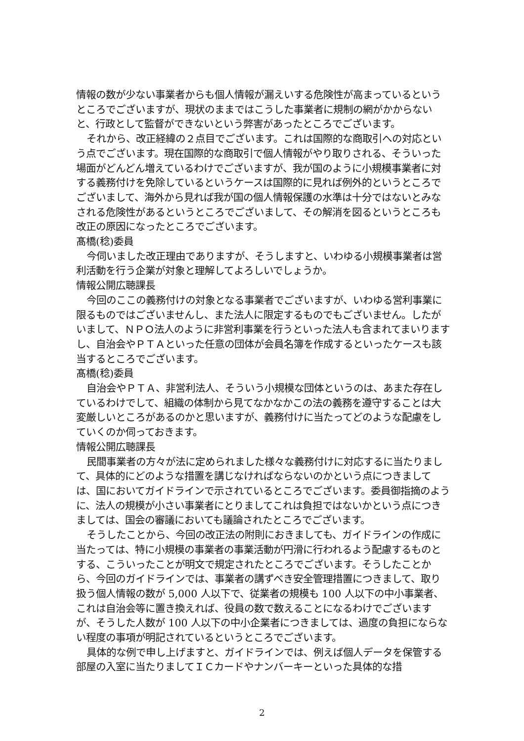情報の数が少ない事業者からも個人情報が漏えいする危険性が高まっているというところでございますが、現状のままではこうした事業者に規制の網がかからないと、行政として監督ができないという弊害があったところでございます。
それから、改正経緯の２点目でございます。これは国際的な商取引への対応という点でございます。現在国際的な商取引で個人情報がやり取りされる、そういった場面がどんどん増えているわけでございますが、我が国のように小規模事業者に対する義務付けを免除しているというケースは国際的に見れば例外的というところでございまして、海外から見れば我が国の個人情報保護の水準は十分ではないとみなされる危険性があるというところでございまして、その解消を図るというところも改正の原因になったところでございます。
髙橋(稔)委員
今伺いました改正理由でありますが、そうしますと、いわゆる小規模事業者は営利活動を行う企業が対象と理解してよろしいでしょうか。
情報公開広聴課長
今回のここの義務付けの対象となる事業者でございますが、いわゆる営利事業に限るものではございませんし、また法人に限定するものでもございません。したがいまして、ＮＰＯ法人のように非営利事業を行うといった法人も含まれてまいりますし、自治会やＰＴＡといった任意の団体が会員名簿を作成するといったケースも該当するところでございます。
髙橋(稔)委員
自治会やＰＴＡ、非営利法人、そういう小規模な団体というのは、あまた存在しているわけでして、組織の体制から見てなかなかこの法の義務を遵守することは大変厳しいところがあるのかと思いますが、義務付けに当たってどのような配慮をしていくのか伺っておきます。
情報公開広聴課長
民間事業者の方々が法に定められました様々な義務付けに対応するに当たりまして、具体的にどのような措置を講じなければならないのかという点につきましては、国においてガイドラインで示されているところでございます。委員御指摘のように、法人の規模が小さい事業者にとりましてこれは負担ではないかという点につきましては、国会の審議においても議論されたところでございます。
そうしたことから、今回の改正法の附則におきましても、ガイドラインの作成に当たっては、特に小規模の事業者の事業活動が円滑に行われるよう配慮するものとする、こういったことが明文で規定されたところでございます。そうしたことから、今回のガイドラインでは、事業者の講ずべき安全管理措置につきまして、取り扱う個人情報の数が 5,000 人以下で、従業者の規模も 100 人以下の中小事業者、これは自治会等に置き換えれば、役員の数で数えることになるわけでございますが、そうした人数が 100 人以下の中小企業者につきましては、過度の負担にならない程度の事項が明記されているというところでございます。
具体的な例で申し上げますと、ガイドラインでは、例えば個人データを保管する部屋の入室に当たりましてＩＣカードやナンバーキーといった具体的な措
2